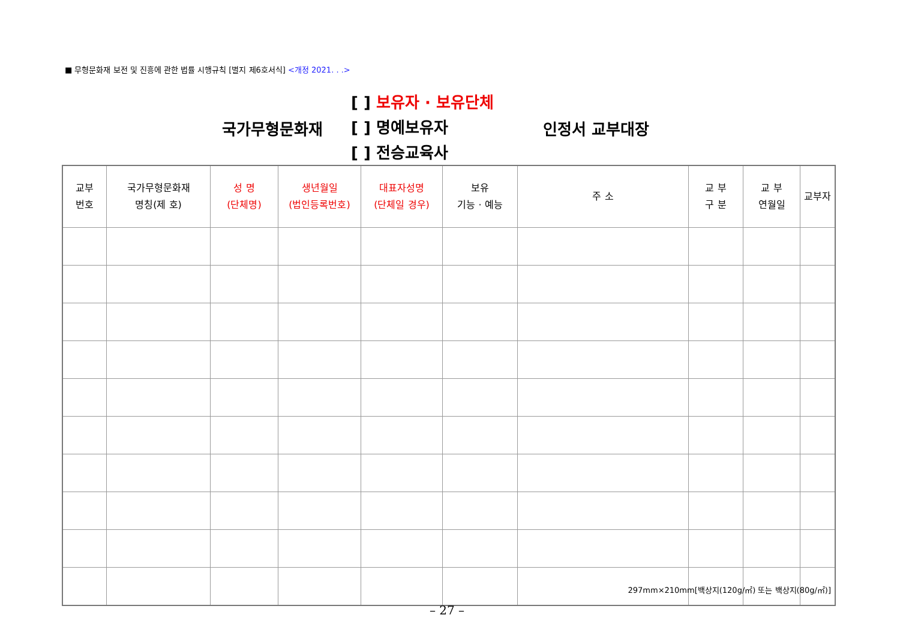■ 무형문화재 보전 및 진흥에 관한 법률 시행규칙 [별지 제6호서식] <개정 2021. . .>
국가무형문화재
[ ] 보유자 · 보유단체
[ ] 명예보유자
[ ] 전승교육사
인정서 교부대장
| 교부 번호 | 국가무형문화재 명칭(제 호) | 성 명 (단체명) | 생년월일 (법인등록번호) | 대표자성명 (단체일 경우) | 보유 기능 · 예능 | 주 소 | 교 부 구 분 | 교 부 연월일 | 교부자 |
| --- | --- | --- | --- | --- | --- | --- | --- | --- | --- |
297mm×210mm[백상지(120g/㎡) 또는 백상지(80g/㎡)]
– 27 –